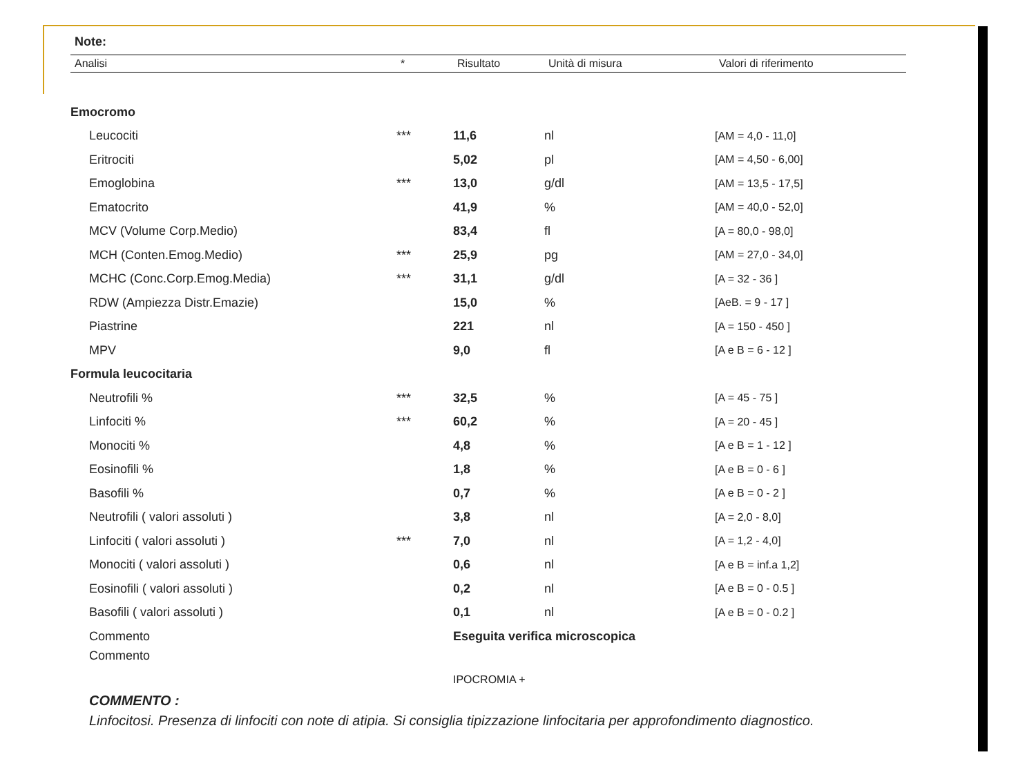Note:
| Analisi | * | Risultato | Unità di misura | Valori di riferimento |
| --- | --- | --- | --- | --- |
| Emocromo | | | | |
| Leucociti | *** | 11,6 | nl | [AM = 4,0 - 11,0] |
| Eritrociti | | 5,02 | pl | [AM = 4,50 - 6,00] |
| Emoglobina | *** | 13,0 | g/dl | [AM = 13,5 - 17,5] |
| Ematocrito | | 41,9 | % | [AM = 40,0 - 52,0] |
| MCV (Volume Corp.Medio) | | 83,4 | fl | [A = 80,0 - 98,0] |
| MCH (Conten.Emog.Medio) | *** | 25,9 | pg | [AM = 27,0 - 34,0] |
| MCHC (Conc.Corp.Emog.Media) | *** | 31,1 | g/dl | [A = 32 - 36 ] |
| RDW (Ampiezza Distr.Emazie) | | 15,0 | % | [AeB. = 9 - 17 ] |
| Piastrine | | 221 | nl | [A = 150 - 450 ] |
| MPV | | 9,0 | fl | [A e B = 6 - 12 ] |
| Formula leucocitaria | | | | |
| Neutrofili % | *** | 32,5 | % | [A = 45 - 75 ] |
| Linfociti % | *** | 60,2 | % | [A = 20 - 45 ] |
| Monociti % | | 4,8 | % | [A e B = 1 - 12 ] |
| Eosinofili % | | 1,8 | % | [A e B = 0 - 6 ] |
| Basofili % | | 0,7 | % | [A e B = 0 - 2 ] |
| Neutrofili ( valori assoluti ) | | 3,8 | nl | [A = 2,0 - 8,0] |
| Linfociti ( valori assoluti ) | *** | 7,0 | nl | [A = 1,2 - 4,0] |
| Monociti ( valori assoluti ) | | 0,6 | nl | [A e B = inf.a 1,2] |
| Eosinofili ( valori assoluti ) | | 0,2 | nl | [A e B = 0 - 0.5 ] |
| Basofili ( valori assoluti ) | | 0,1 | nl | [A e B = 0 - 0.2 ] |
| Commento | | Eseguita verifica microscopica | | |
| Commento | | IPOCROMIA + | | |
COMMENTO :
Linfocitosi. Presenza di linfociti con note di atipia. Si consiglia tipizzazione linfocitaria per approfondimento diagnostico.